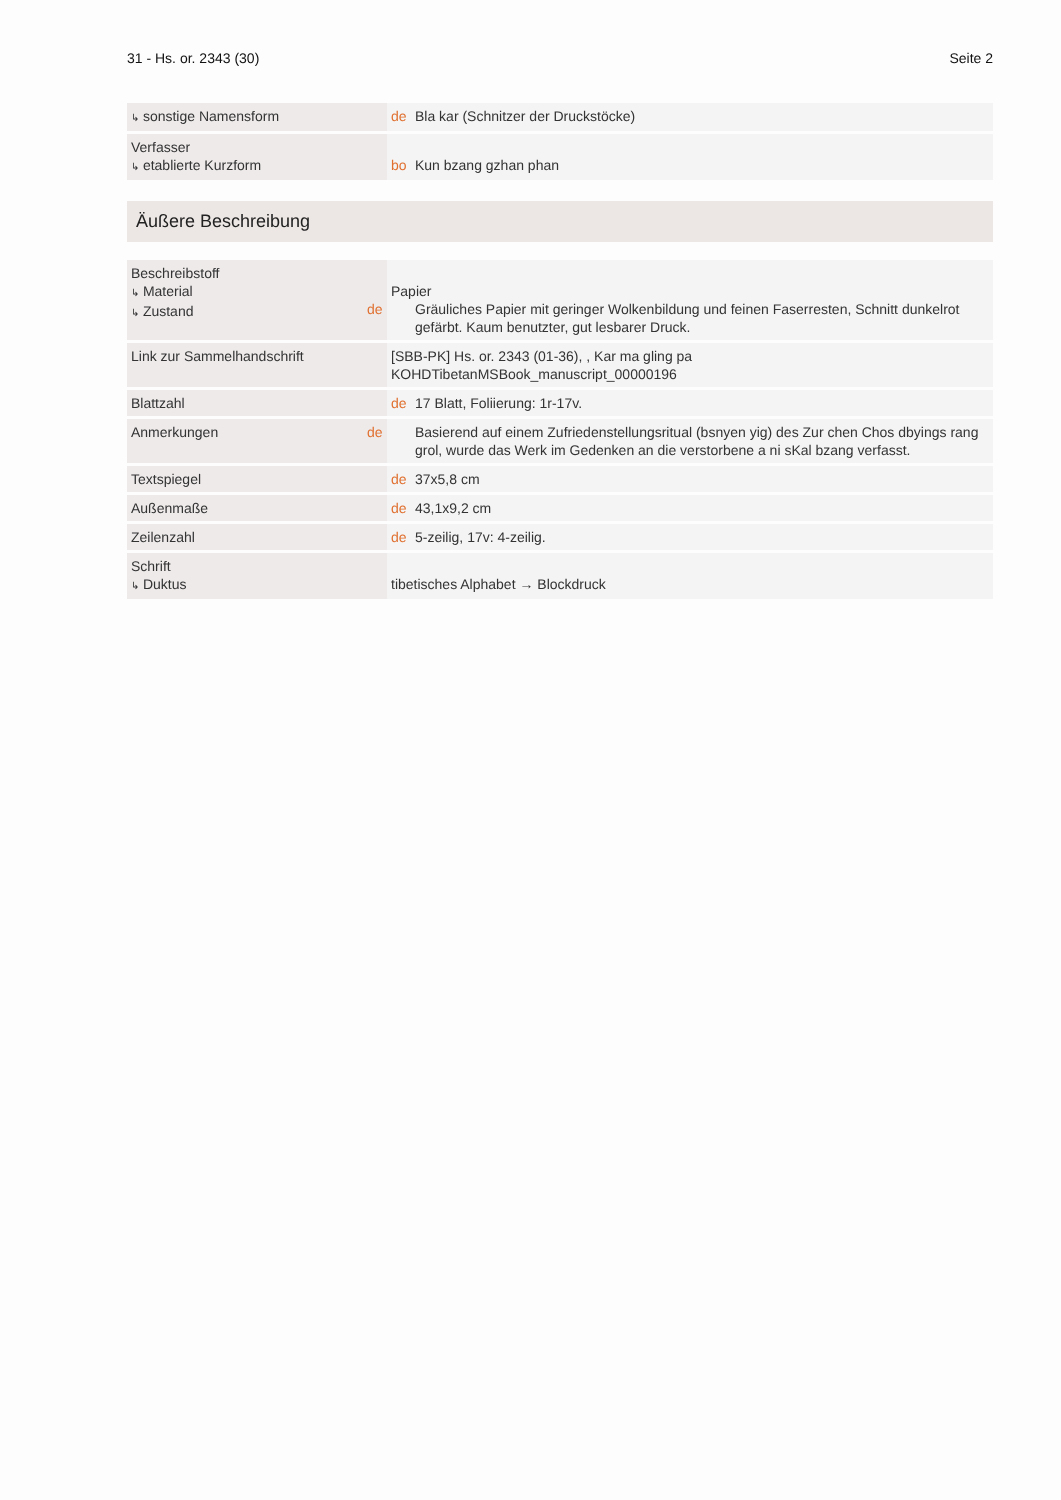31 - Hs. or. 2343 (30) Seite 2
| ↳ sonstige Namensform | de Bla kar (Schnitzer der Druckstöcke) |
| Verfasser ↳ etablierte Kurzform | bo Kun bzang gzhan phan |
Äußere Beschreibung
| Beschreibstoff ↳ Material ↳ Zustand | Papier de Gräuliches Papier mit geringer Wolkenbildung und feinen Faserresten, Schnitt dunkelrot gefärbt. Kaum benutzter, gut lesbarer Druck. |
| Link zur Sammelhandschrift | [SBB-PK] Hs. or. 2343 (01-36), , Kar ma gling pa KOHDTibetanMSBook_manuscript_00000196 |
| Blattzahl | de 17 Blatt, Foliierung: 1r-17v. |
| Anmerkungen | de Basierend auf einem Zufriedenstellungsritual (bsnyen yig) des Zur chen Chos dbyings rang grol, wurde das Werk im Gedenken an die verstorbene a ni sKal bzang verfasst. |
| Textspiegel | de 37x5,8 cm |
| Außenmaße | de 43,1x9,2 cm |
| Zeilenzahl | de 5-zeilig, 17v: 4-zeilig. |
| Schrift ↳ Duktus | tibetisches Alphabet → Blockdruck |